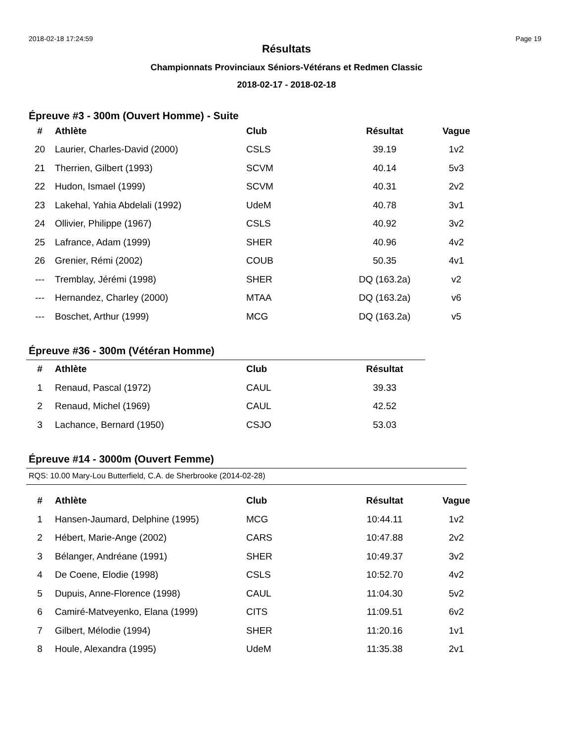2018-02-18 17:24:59 Page 19
Résultats
Championnats Provinciaux Séniors-Vétérans et Redmen Classic
2018-02-17 - 2018-02-18
Épreuve #3 - 300m (Ouvert Homme) - Suite
| # | Athlète | Club | Résultat | Vague |
| --- | --- | --- | --- | --- |
| 20 | Laurier, Charles-David (2000) | CSLS | 39.19 | 1v2 |
| 21 | Therrien, Gilbert (1993) | SCVM | 40.14 | 5v3 |
| 22 | Hudon, Ismael (1999) | SCVM | 40.31 | 2v2 |
| 23 | Lakehal, Yahia Abdelali (1992) | UdeM | 40.78 | 3v1 |
| 24 | Ollivier, Philippe (1967) | CSLS | 40.92 | 3v2 |
| 25 | Lafrance, Adam (1999) | SHER | 40.96 | 4v2 |
| 26 | Grenier, Rémi (2002) | COUB | 50.35 | 4v1 |
| --- | Tremblay, Jérémi (1998) | SHER | DQ (163.2a) | v2 |
| --- | Hernandez, Charley (2000) | MTAA | DQ (163.2a) | v6 |
| --- | Boschet, Arthur (1999) | MCG | DQ (163.2a) | v5 |
Épreuve #36 - 300m (Vétéran Homme)
| # | Athlète | Club | Résultat |
| --- | --- | --- | --- |
| 1 | Renaud, Pascal (1972) | CAUL | 39.33 |
| 2 | Renaud, Michel (1969) | CAUL | 42.52 |
| 3 | Lachance, Bernard (1950) | CSJO | 53.03 |
Épreuve #14 - 3000m (Ouvert Femme)
RQS: 10.00 Mary-Lou Butterfield, C.A. de Sherbrooke (2014-02-28)
| # | Athlète | Club | Résultat | Vague |
| --- | --- | --- | --- | --- |
| 1 | Hansen-Jaumard, Delphine (1995) | MCG | 10:44.11 | 1v2 |
| 2 | Hébert, Marie-Ange (2002) | CARS | 10:47.88 | 2v2 |
| 3 | Bélanger, Andréane (1991) | SHER | 10:49.37 | 3v2 |
| 4 | De Coene, Elodie (1998) | CSLS | 10:52.70 | 4v2 |
| 5 | Dupuis, Anne-Florence (1998) | CAUL | 11:04.30 | 5v2 |
| 6 | Camiré-Matveyenko, Elana (1999) | CITS | 11:09.51 | 6v2 |
| 7 | Gilbert, Mélodie (1994) | SHER | 11:20.16 | 1v1 |
| 8 | Houle, Alexandra (1995) | UdeM | 11:35.38 | 2v1 |